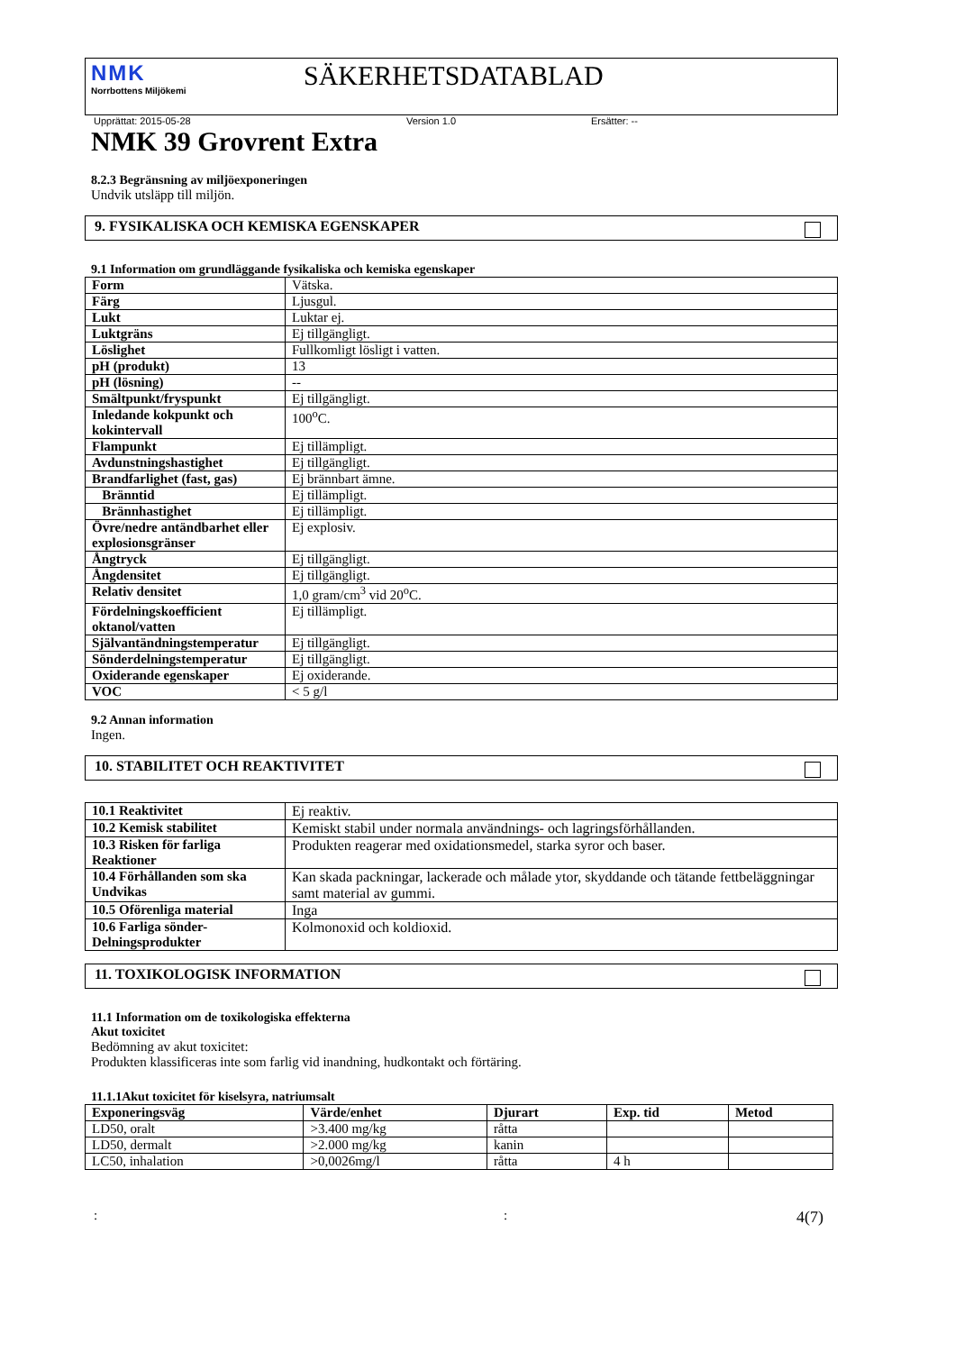NMK
Norrbottens Miljökemi
SÄKERHETSDATABLAD
Upprättat: 2015-05-28 Version 1.0 Ersätter: --
NMK 39 Grovrent Extra
8.2.3 Begränsning av miljöexponeringen
Undvik utsläpp till miljön.
9. FYSIKALISKA OCH KEMISKA EGENSKAPER
9.1 Information om grundläggande fysikaliska och kemiska egenskaper
| Form | Vätska. |
| Färg | Ljusgul. |
| Lukt | Luktar ej. |
| Luktgräns | Ej tillgängligt. |
| Löslighet | Fullkomligt lösligt i vatten. |
| pH (produkt) | 13 |
| pH (lösning) | -- |
| Smältpunkt/fryspunkt | Ej tillgängligt. |
| Inledande kokpunkt och kokintervall | 100<sup>o</sup>C. |
| Flampunkt | Ej tillämpligt. |
| Avdunstningshastighet | Ej tillgängligt. |
| Brandfarlighet (fast, gas) | Ej brännbart ämne. |
| Bränntid | Ej tillämpligt. |
| Brännhastighet | Ej tillämpligt. |
| Övre/nedre antändbarhet eller explosionsgränser | Ej explosiv. |
| Ångtryck | Ej tillgängligt. |
| Ångdensitet | Ej tillgängligt. |
| Relativ densitet | 1,0 gram/cm<sup>3</sup> vid 20<sup>o</sup>C. |
| Fördelningskoefficient oktanol/vatten | Ej tillämpligt. |
| Självantändningstemperatur | Ej tillgängligt. |
| Sönderdelningstemperatur | Ej tillgängligt. |
| Oxiderande egenskaper | Ej oxiderande. |
| VOC | < 5 g/l |
9.2 Annan information
Ingen.
10. STABILITET OCH REAKTIVITET
| 10.1 Reaktivitet | Ej reaktiv. |
| 10.2 Kemisk stabilitet | Kemiskt stabil under normala användnings- och lagringsförhållanden. |
| 10.3 Risken för farliga Reaktioner | Produkten reagerar med oxidationsmedel, starka syror och baser. |
| 10.4 Förhållanden som ska Undvikas | Kan skada packningar, lackerade och målade ytor, skyddande och tätande fettbeläggningar samt material av gummi. |
| 10.5 Oförenliga material | Inga |
| 10.6 Farliga sönder-Delningsprodukter | Kolmonoxid och koldioxid. |
11. TOXIKOLOGISK INFORMATION
11.1 Information om de toxikologiska effekterna
Akut toxicitet
Bedömning av akut toxicitet:
Produkten klassificeras inte som farlig vid inandning, hudkontakt och förtäring.
11.1.1Akut toxicitet för kiselsyra, natriumsalt
| Exponeringsväg | Värde/enhet | Djurart | Exp. tid | Metod |
| --- | --- | --- | --- | --- |
| LD50, oralt | >3.400 mg/kg | råtta | | |
| LD50, dermalt | >2.000 mg/kg | kanin | | |
| LC50, inhalation | >0,0026mg/l | råtta | 4 h | |
:: 4(7)